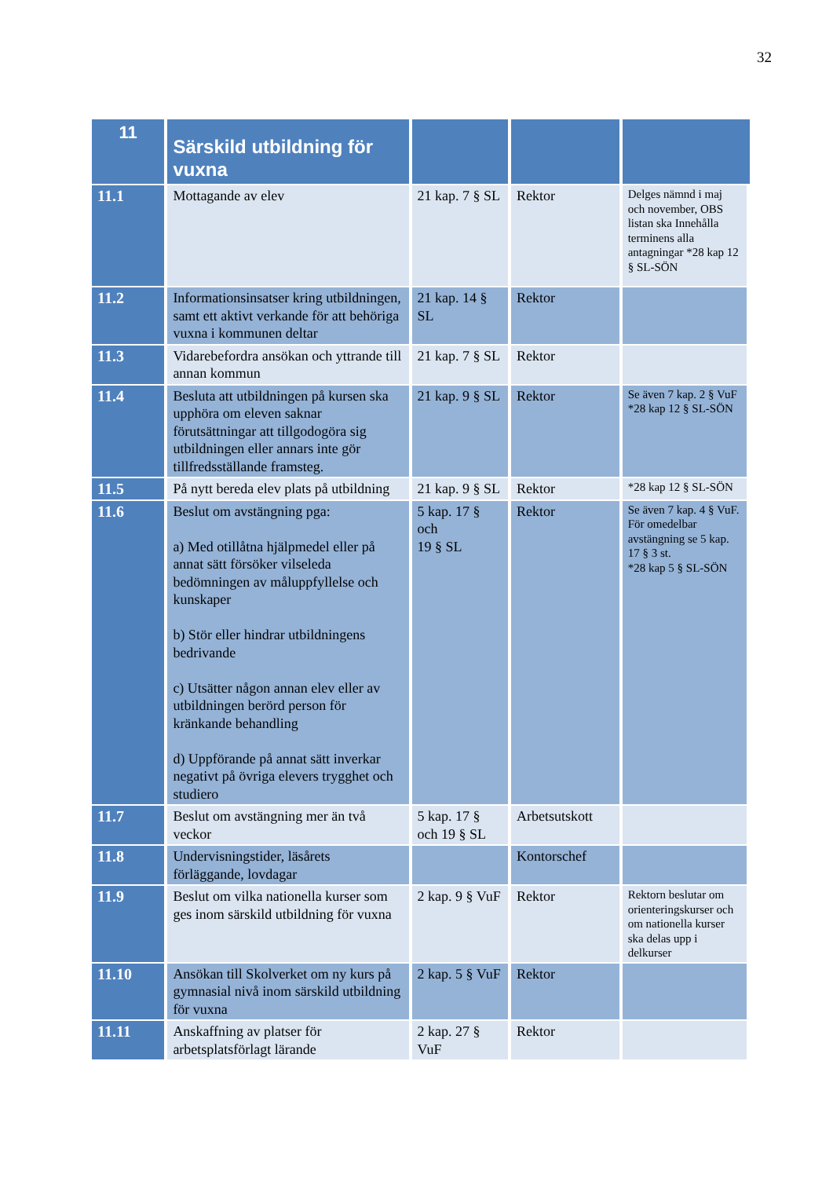32
| 11 | Särskild utbildning för vuxna | | | |
| --- | --- | --- | --- | --- |
| 11.1 | Mottagande av elev | 21 kap. 7 § SL | Rektor | Delges nämnd i maj och november, OBS listan ska Innehålla terminens alla antagningar *28 kap 12 § SL-SÖN |
| 11.2 | Informationsinsatser kring utbildningen, samt ett aktivt verkande för att behöriga vuxna i kommunen deltar | 21 kap. 14 § SL | Rektor | |
| 11.3 | Vidarebefordra ansökan och yttrande till annan kommun | 21 kap. 7 § SL | Rektor | |
| 11.4 | Besluta att utbildningen på kursen ska upphöra om eleven saknar förutsättningar att tillgodogöra sig utbildningen eller annars inte gör tillfredsställande framsteg. | 21 kap. 9 § SL | Rektor | Se även 7 kap. 2 § VuF *28 kap 12 § SL-SÖN |
| 11.5 | På nytt bereda elev plats på utbildning | 21 kap. 9 § SL | Rektor | *28 kap 12 § SL-SÖN |
| 11.6 | Beslut om avstängning pga: a) Med otillåtna hjälpmedel eller på annat sätt försöker vilseleda bedömningen av måluppfyllelse och kunskaper b) Stör eller hindrar utbildningens bedrivande c) Utsätter någon annan elev eller av utbildningen berörd person för kränkande behandling d) Uppförande på annat sätt inverkar negativt på övriga elevers trygghet och studiero | 5 kap. 17 § och 19 § SL | Rektor | Se även 7 kap. 4 § VuF. För omedelbar avstängning se 5 kap. 17 § 3 st. *28 kap 5 § SL-SÖN |
| 11.7 | Beslut om avstängning mer än två veckor | 5 kap. 17 § och 19 § SL | Arbetsutskott | |
| 11.8 | Undervisningstider, läsårets förläggande, lovdagar | | Kontorschef | |
| 11.9 | Beslut om vilka nationella kurser som ges inom särskild utbildning för vuxna | 2 kap. 9 § VuF | Rektor | Rektorn beslutar om orienteringskurser och om nationella kurser ska delas upp i delkurser |
| 11.10 | Ansökan till Skolverket om ny kurs på gymnasial nivå inom särskild utbildning för vuxna | 2 kap. 5 § VuF | Rektor | |
| 11.11 | Anskaffning av platser för arbetsplatsförlagt lärande | 2 kap. 27 § VuF | Rektor | |